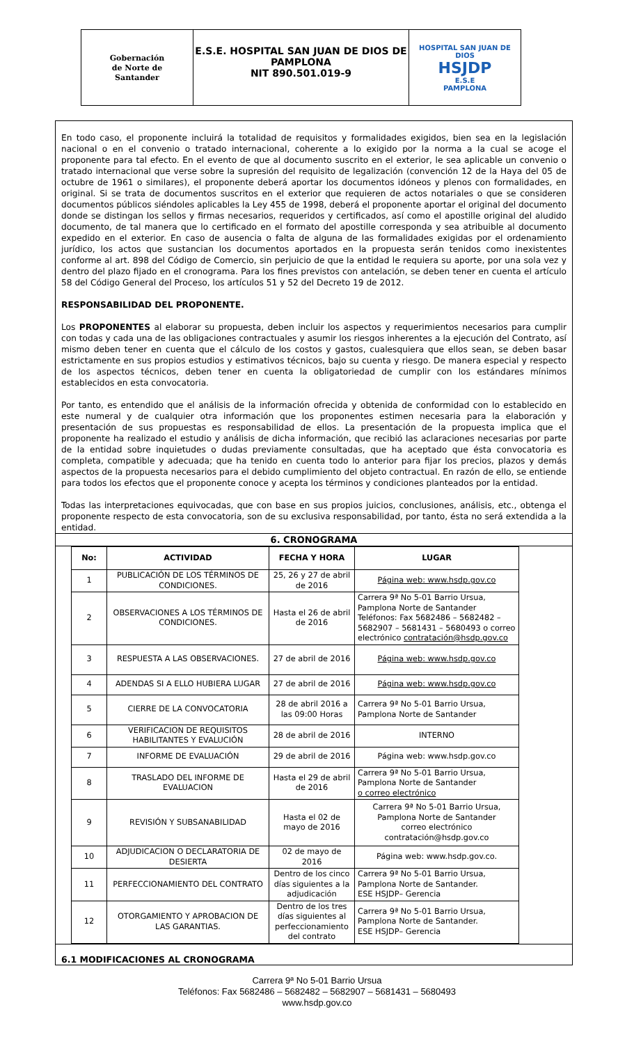| Gobernación de Norte de Santander | E.S.E. HOSPITAL SAN JUAN DE DIOS DE PAMPLONA NIT 890.501.019-9 | HOSPITAL SAN JUAN DE DIOS HSJDP E.S.E PAMPLONA |
En todo caso, el proponente incluirá la totalidad de requisitos y formalidades exigidos, bien sea en la legislación nacional o en el convenio o tratado internacional, coherente a lo exigido por la norma a la cual se acoge el proponente para tal efecto. En el evento de que al documento suscrito en el exterior, le sea aplicable un convenio o tratado internacional que verse sobre la supresión del requisito de legalización (convención 12 de la Haya del 05 de octubre de 1961 o similares), el proponente deberá aportar los documentos idóneos y plenos con formalidades, en original. Si se trata de documentos suscritos en el exterior que requieren de actos notariales o que se consideren documentos públicos siéndoles aplicables la Ley 455 de 1998, deberá el proponente aportar el original del documento donde se distingan los sellos y firmas necesarios, requeridos y certificados, así como el apostille original del aludido documento, de tal manera que lo certificado en el formato del apostille corresponda y sea atribuible al documento expedido en el exterior. En caso de ausencia o falta de alguna de las formalidades exigidas por el ordenamiento jurídico, los actos que sustancian los documentos aportados en la propuesta serán tenidos como inexistentes conforme al art. 898 del Código de Comercio, sin perjuicio de que la entidad le requiera su aporte, por una sola vez y dentro del plazo fijado en el cronograma. Para los fines previstos con antelación, se deben tener en cuenta el artículo 58 del Código General del Proceso, los artículos 51 y 52 del Decreto 19 de 2012.
RESPONSABILIDAD DEL PROPONENTE.
Los PROPONENTES al elaborar su propuesta, deben incluir los aspectos y requerimientos necesarios para cumplir con todas y cada una de las obligaciones contractuales y asumir los riesgos inherentes a la ejecución del Contrato, así mismo deben tener en cuenta que el cálculo de los costos y gastos, cualesquiera que ellos sean, se deben basar estrictamente en sus propios estudios y estimativos técnicos, bajo su cuenta y riesgo. De manera especial y respecto de los aspectos técnicos, deben tener en cuenta la obligatoriedad de cumplir con los estándares mínimos establecidos en esta convocatoria.
Por tanto, es entendido que el análisis de la información ofrecida y obtenida de conformidad con lo establecido en este numeral y de cualquier otra información que los proponentes estimen necesaria para la elaboración y presentación de sus propuestas es responsabilidad de ellos. La presentación de la propuesta implica que el proponente ha realizado el estudio y análisis de dicha información, que recibió las aclaraciones necesarias por parte de la entidad sobre inquietudes o dudas previamente consultadas, que ha aceptado que ésta convocatoria es completa, compatible y adecuada; que ha tenido en cuenta todo lo anterior para fijar los precios, plazos y demás aspectos de la propuesta necesarios para el debido cumplimiento del objeto contractual. En razón de ello, se entiende para todos los efectos que el proponente conoce y acepta los términos y condiciones planteados por la entidad.
Todas las interpretaciones equivocadas, que con base en sus propios juicios, conclusiones, análisis, etc., obtenga el proponente respecto de esta convocatoria, son de su exclusiva responsabilidad, por tanto, ésta no será extendida a la entidad.
6. CRONOGRAMA
| No: | ACTIVIDAD | FECHA Y HORA | LUGAR |
| --- | --- | --- | --- |
| 1 | PUBLICACIÓN DE LOS TÉRMINOS DE CONDICIONES. | 25, 26 y 27 de abril de 2016 | Página web: www.hsdp.gov.co |
| 2 | OBSERVACIONES A LOS TÉRMINOS DE CONDICIONES. | Hasta el 26 de abril de 2016 | Carrera 9ª No 5-01 Barrio Ursua, Pamplona Norte de Santander Teléfonos: Fax 5682486 – 5682482 – 5682907 – 5681431 – 5680493 o correo electrónico contratación@hsdp.gov.co |
| 3 | RESPUESTA A LAS OBSERVACIONES. | 27 de abril de 2016 | Página web: www.hsdp.gov.co |
| 4 | ADENDAS SI A ELLO HUBIERA LUGAR | 27 de abril de 2016 | Página web: www.hsdp.gov.co |
| 5 | CIERRE DE LA CONVOCATORIA | 28 de abril 2016 a las 09:00 Horas | Carrera 9ª No 5-01 Barrio Ursua, Pamplona Norte de Santander |
| 6 | VERIFICACION DE REQUISITOS HABILITANTES Y EVALUCIÓN | 28 de abril de 2016 | INTERNO |
| 7 | INFORME DE EVALUACIÓN | 29 de abril de 2016 | Página web: www.hsdp.gov.co |
| 8 | TRASLADO DEL INFORME DE EVALUACION | Hasta el 29 de abril de 2016 | Carrera 9ª No 5-01 Barrio Ursua, Pamplona Norte de Santander o correo electrónico |
| 9 | REVISIÓN Y SUBSANABILIDAD | Hasta el 02 de mayo de 2016 | Carrera 9ª No 5-01 Barrio Ursua, Pamplona Norte de Santander correo electrónico contratación@hsdp.gov.co |
| 10 | ADJUDICACION O DECLARATORIA DE DESIERTA | 02 de mayo de 2016 | Página web: www.hsdp.gov.co. |
| 11 | PERFECCIONAMIENTO DEL CONTRATO | Dentro de los cinco días siguientes a la adjudicación | Carrera 9ª No 5-01 Barrio Ursua, Pamplona Norte de Santander. ESE HSJDP– Gerencia |
| 12 | OTORGAMIENTO Y APROBACION DE LAS GARANTIAS. | Dentro de los tres días siguientes al perfeccionamiento del contrato | Carrera 9ª No 5-01 Barrio Ursua, Pamplona Norte de Santander. ESE HSJDP– Gerencia |
6.1 MODIFICACIONES AL CRONOGRAMA
Carrera 9ª No 5-01 Barrio Ursua
Teléfonos: Fax 5682486 – 5682482 – 5682907 – 5681431 – 5680493
www.hsdp.gov.co